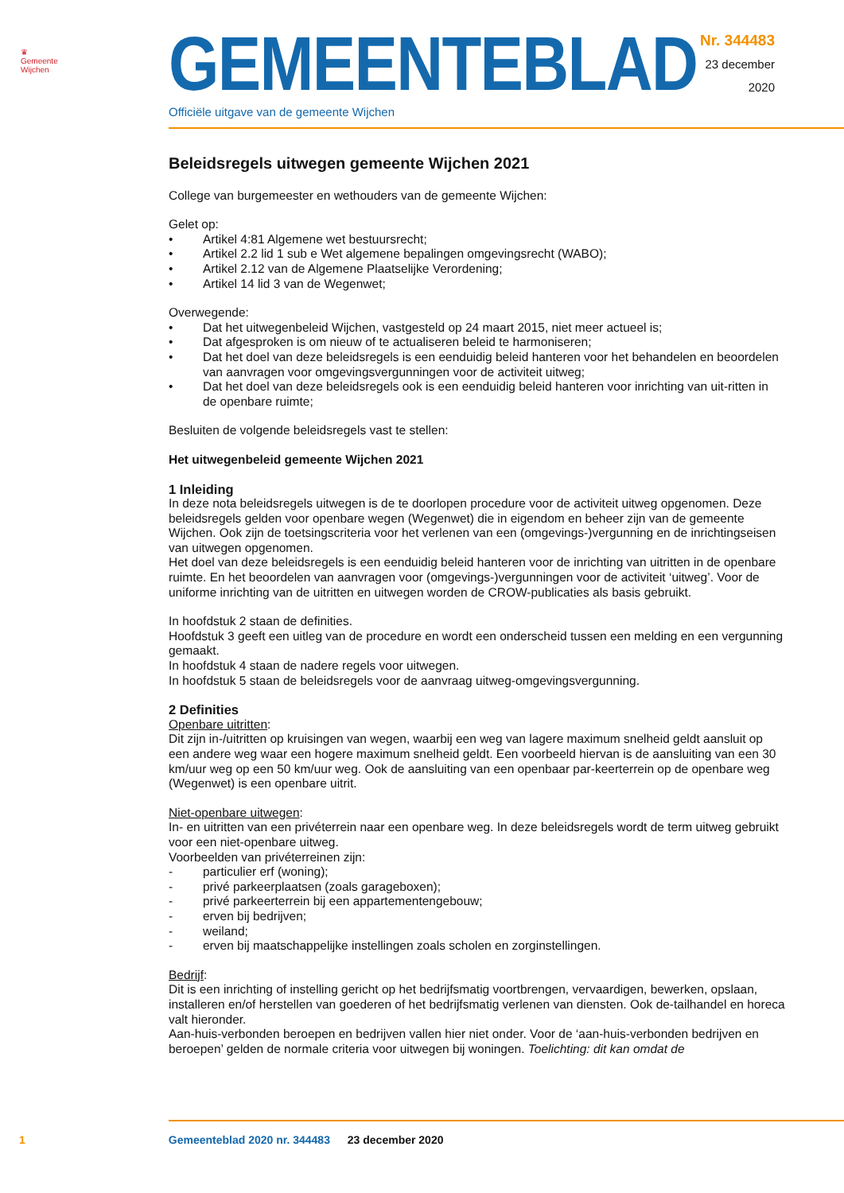♛
Gemeente Wijchen
GEMEENTEBLAD
Officiële uitgave van de gemeente Wijchen
Nr. 344483
23 december
2020
Beleidsregels uitwegen gemeente Wijchen 2021
College van burgemeester en wethouders van de gemeente Wijchen:
Gelet op:
• Artikel 4:81 Algemene wet bestuursrecht;
• Artikel 2.2 lid 1 sub e Wet algemene bepalingen omgevingsrecht (WABO);
• Artikel 2.12 van de Algemene Plaatselijke Verordening;
• Artikel 14 lid 3 van de Wegenwet;
Overwegende:
• Dat het uitwegenbeleid Wijchen, vastgesteld op 24 maart 2015, niet meer actueel is;
• Dat afgesproken is om nieuw of te actualiseren beleid te harmoniseren;
• Dat het doel van deze beleidsregels is een eenduidig beleid hanteren voor het behandelen en beoordelen van aanvragen voor omgevingsvergunningen voor de activiteit uitweg;
• Dat het doel van deze beleidsregels ook is een eenduidig beleid hanteren voor inrichting van uit-ritten in de openbare ruimte;
Besluiten de volgende beleidsregels vast te stellen:
Het uitwegenbeleid gemeente Wijchen 2021
1 Inleiding
In deze nota beleidsregels uitwegen is de te doorlopen procedure voor de activiteit uitweg opgenomen. Deze beleidsregels gelden voor openbare wegen (Wegenwet) die in eigendom en beheer zijn van de gemeente Wijchen. Ook zijn de toetsingscriteria voor het verlenen van een (omgevings-)vergunning en de inrichtingseisen van uitwegen opgenomen.
Het doel van deze beleidsregels is een eenduidig beleid hanteren voor de inrichting van uitritten in de openbare ruimte. En het beoordelen van aanvragen voor (omgevings-)vergunningen voor de activiteit ‘uitweg’. Voor de uniforme inrichting van de uitritten en uitwegen worden de CROW-publicaties als basis gebruikt.
In hoofdstuk 2 staan de definities.
Hoofdstuk 3 geeft een uitleg van de procedure en wordt een onderscheid tussen een melding en een vergunning gemaakt.
In hoofdstuk 4 staan de nadere regels voor uitwegen.
In hoofdstuk 5 staan de beleidsregels voor de aanvraag uitweg-omgevingsvergunning.
2 Definities
Openbare uitritten:
Dit zijn in-/uitritten op kruisingen van wegen, waarbij een weg van lagere maximum snelheid geldt aansluit op een andere weg waar een hogere maximum snelheid geldt. Een voorbeeld hiervan is de aansluiting van een 30 km/uur weg op een 50 km/uur weg. Ook de aansluiting van een openbaar par-keerterrein op de openbare weg (Wegenwet) is een openbare uitrit.
Niet-openbare uitwegen:
In- en uitritten van een privéterrein naar een openbare weg. In deze beleidsregels wordt de term uitweg gebruikt voor een niet-openbare uitweg.
Voorbeelden van privéterreinen zijn:
- particulier erf (woning);
- privé parkeerplaatsen (zoals garageboxen);
- privé parkeerterrein bij een appartementengebouw;
- erven bij bedrijven;
- weiland;
- erven bij maatschappelijke instellingen zoals scholen en zorginstellingen.
Bedrijf:
Dit is een inrichting of instelling gericht op het bedrijfsmatig voortbrengen, vervaardigen, bewerken, opslaan, installeren en/of herstellen van goederen of het bedrijfsmatig verlenen van diensten. Ook de-tailhandel en horeca valt hieronder.
Aan-huis-verbonden beroepen en bedrijven vallen hier niet onder. Voor de ‘aan-huis-verbonden bedrijven en beroepen’ gelden de normale criteria voor uitwegen bij woningen. Toelichting: dit kan omdat de
1 Gemeenteblad 2020 nr. 344483 23 december 2020